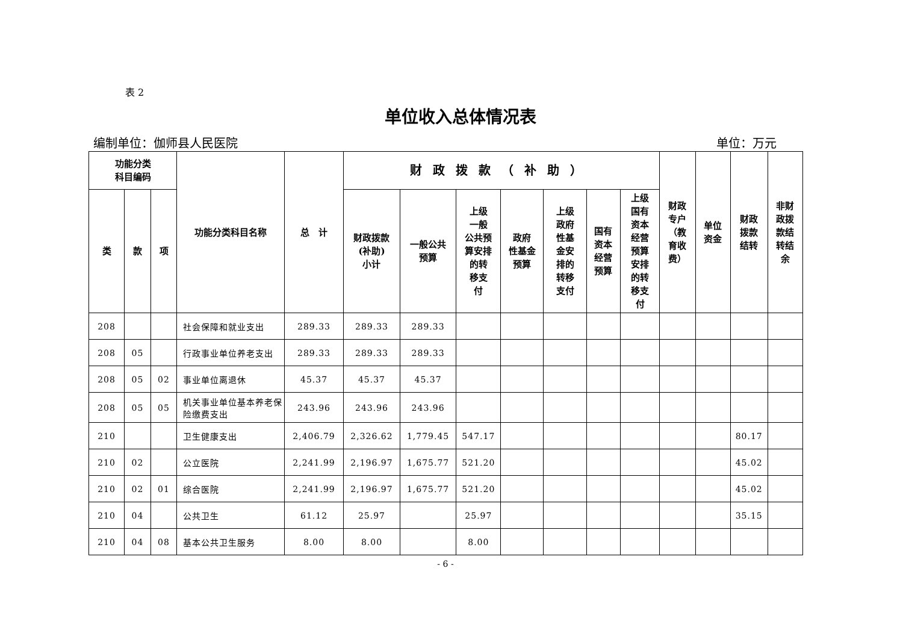表 2
单位收入总体情况表
编制单位：伽师县人民医院 单位：万元
| 功能分类 科目编码 | | | 功能分类科目名称 | 总 计 | 财政拨款（补助） | | | | | | | 财政 专户 （教 育收 费） | 单位 资金 | 财政 拨款 结转 | 非财 政拨 款结 转结 余 |
| --- | --- | --- | --- | --- | --- | --- | --- | --- | --- | --- | --- | --- | --- | --- | --- |
| 类 | 款 | 项 | | | 财政拨款 (补助) 小计 | 一般公共 预算 | 上级 一般 公共预 算安排 的转 移支 付 | 政府 性基金 预算 | 上级 政府 性基 金安 排的 转移 支付 | 国有 资本 经营 预算 | 上级 国有 资本 经营 预算 安排 的转 移支 付 | | | | |
| 208 | | | 社会保障和就业支出 | 289.33 | 289.33 | 289.33 | | | | | | | | | |
| 208 | 05 | | 行政事业单位养老支出 | 289.33 | 289.33 | 289.33 | | | | | | | | | |
| 208 | 05 | 02 | 事业单位离退休 | 45.37 | 45.37 | 45.37 | | | | | | | | | |
| 208 | 05 | 05 | 机关事业单位基本养老保险缴费支出 | 243.96 | 243.96 | 243.96 | | | | | | | | | |
| 210 | | | 卫生健康支出 | 2,406.79 | 2,326.62 | 1,779.45 | 547.17 | | | | | | | 80.17 | |
| 210 | 02 | | 公立医院 | 2,241.99 | 2,196.97 | 1,675.77 | 521.20 | | | | | | | 45.02 | |
| 210 | 02 | 01 | 综合医院 | 2,241.99 | 2,196.97 | 1,675.77 | 521.20 | | | | | | | 45.02 | |
| 210 | 04 | | 公共卫生 | 61.12 | 25.97 | | 25.97 | | | | | | | 35.15 | |
| 210 | 04 | 08 | 基本公共卫生服务 | 8.00 | 8.00 | | 8.00 | | | | | | | | |
- 6 -